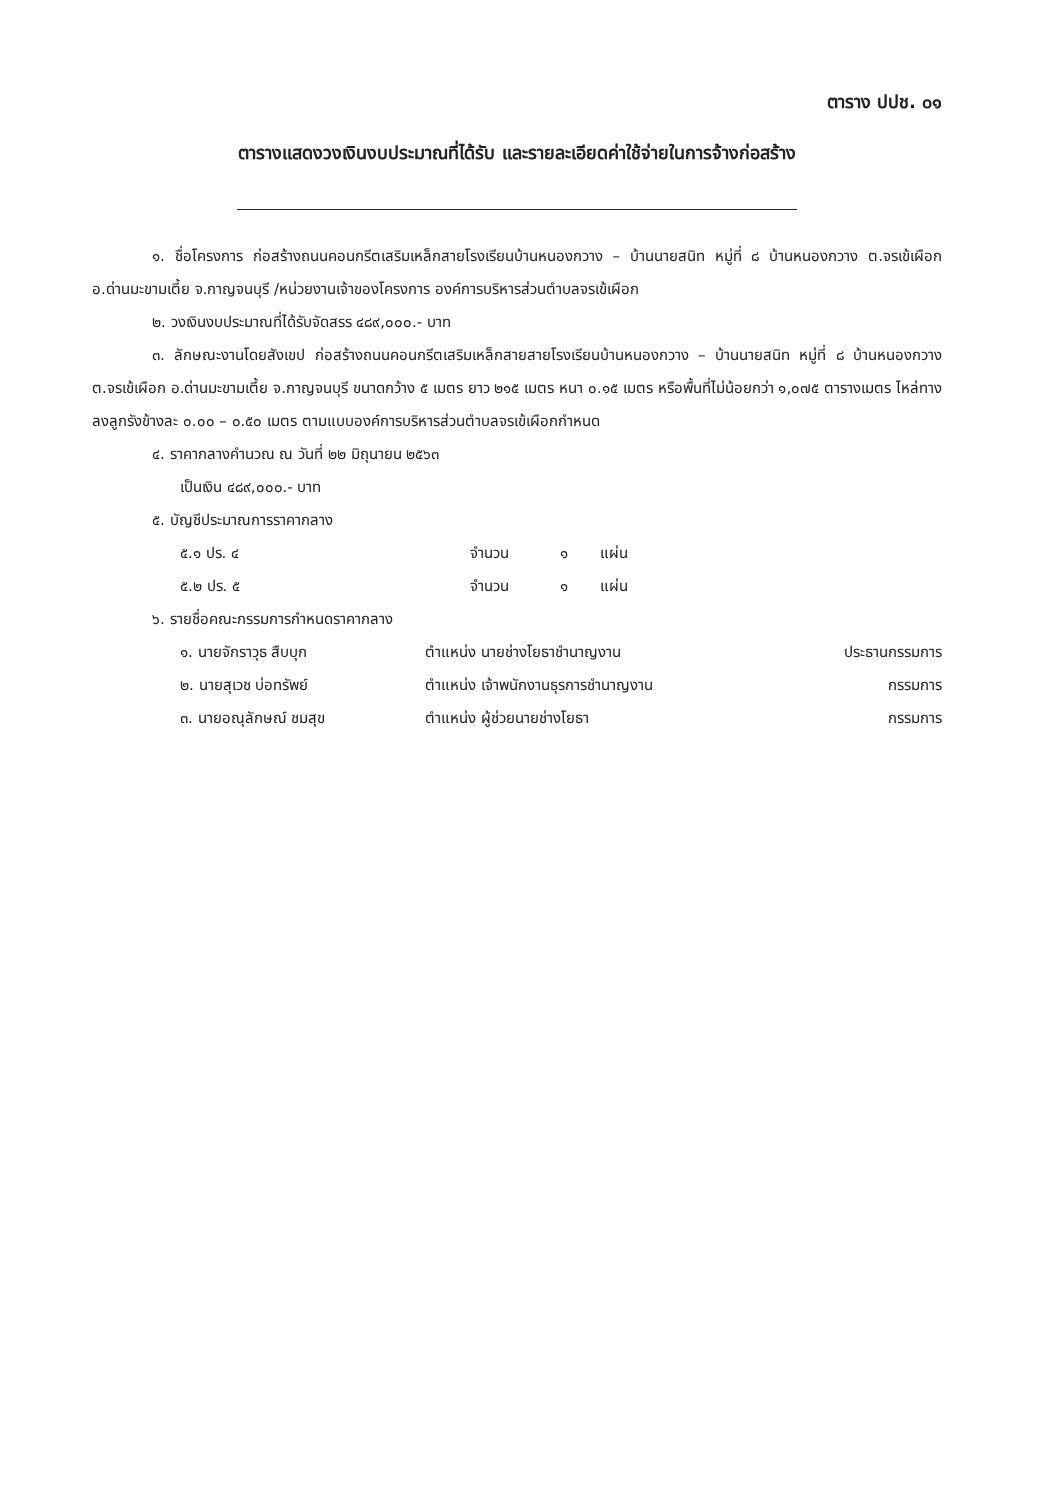ตาราง ปปช. ๐๑
ตารางแสดงวงเงินงบประมาณที่ได้รับ และรายละเอียดค่าใช้จ่ายในการจ้างก่อสร้าง
๑. ชื่อโครงการ ก่อสร้างถนนคอนกรีตเสริมเหล็กสายโรงเรียนบ้านหนองกวาง – บ้านนายสนิท หมู่ที่ ๘ บ้านหนองกวาง ต.จรเข้เผือก อ.ด่านมะขามเตี้ย จ.กาญจนบุรี /หน่วยงานเจ้าของโครงการ องค์การบริหารส่วนตำบลจรเข้เผือก
๒. วงเงินงบประมาณที่ได้รับจัดสรร ๔๘๙,๐๐๐.- บาท
๓. ลักษณะงานโดยสังเขป ก่อสร้างถนนคอนกรีตเสริมเหล็กสายสายโรงเรียนบ้านหนองกวาง – บ้านนายสนิท หมู่ที่ ๘ บ้านหนองกวาง ต.จรเข้เผือก อ.ด่านมะขามเตี้ย จ.กาญจนบุรี ขนาดกว้าง ๕ เมตร ยาว ๒๑๕ เมตร หนา ๐.๑๕ เมตร หรือพื้นที่ไม่น้อยกว่า ๑,๐๗๕ ตารางเมตร ไหล่ทางลงลูกรังข้างละ ๐.๐๐ – ๐.๕๐ เมตร ตามแบบองค์การบริหารส่วนตำบลจรเข้เผือกกำหนด
๔. ราคากลางคำนวณ ณ วันที่ ๒๒ มิถุนายน ๒๕๖๓
เป็นเงิน ๔๘๙,๐๐๐.- บาท
๕. บัญชีประมาณการราคากลาง
| ๕.๑ ปร. ๔ | จำนวน | ๑ | แผ่น |
| ๕.๒ ปร. ๕ | จำนวน | ๑ | แผ่น |
๖. รายชื่อคณะกรรมการกำหนดราคากลาง
| ๑. นายจักราวุธ สืบบุก | ตำแหน่ง นายช่างโยธาชำนาญงาน | ประธานกรรมการ |
| ๒. นายสุเวช บ่อทรัพย์ | ตำแหน่ง เจ้าพนักงานธุรการชำนาญงาน | กรรมการ |
| ๓. นายอณุลักษณ์ ชมสุข | ตำแหน่ง ผู้ช่วยนายช่างโยธา | กรรมการ |